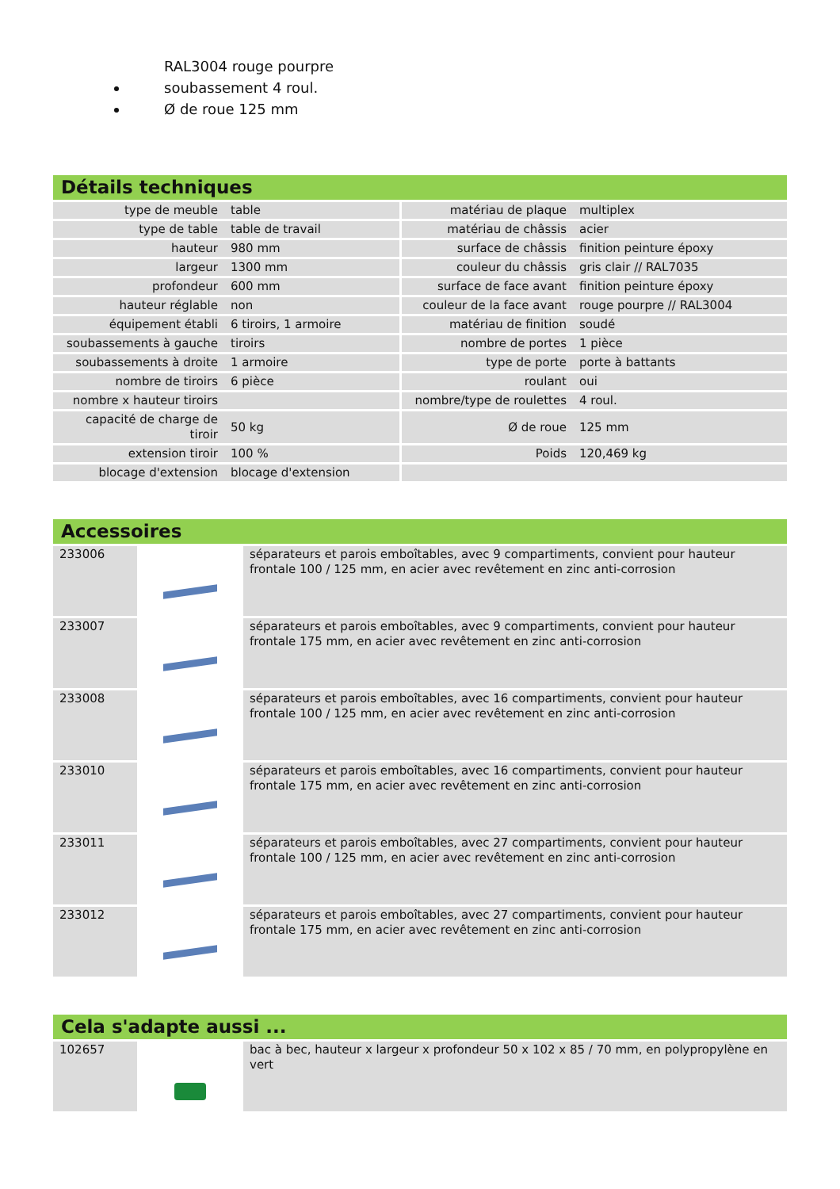RAL3004 rouge pourpre
soubassement 4 roul.
Ø de roue 125 mm
Détails techniques
| type de meuble | table | matériau de plaque | multiplex |
| type de table | table de travail | matériau de châssis | acier |
| hauteur | 980 mm | surface de châssis | finition peinture époxy |
| largeur | 1300 mm | couleur du châssis | gris clair // RAL7035 |
| profondeur | 600 mm | surface de face avant | finition peinture époxy |
| hauteur réglable | non | couleur de la face avant | rouge pourpre // RAL3004 |
| équipement établi | 6 tiroirs, 1 armoire | matériau de finition | soudé |
| soubassements à gauche | tiroirs | nombre de portes | 1 pièce |
| soubassements à droite | 1 armoire | type de porte | porte à battants |
| nombre de tiroirs | 6 pièce | roulant | oui |
| nombre x hauteur tiroirs | | nombre/type de roulettes | 4 roul. |
| capacité de charge de tiroir | 50 kg | Ø de roue | 125 mm |
| extension tiroir | 100 % | Poids | 120,469 kg |
| blocage d'extension | blocage d'extension | | |
Accessoires
| 233006 | | séparateurs et parois emboîtables, avec 9 compartiments, convient pour hauteur frontale 100 / 125 mm, en acier avec revêtement en zinc anti-corrosion |
| 233007 | | séparateurs et parois emboîtables, avec 9 compartiments, convient pour hauteur frontale 175 mm, en acier avec revêtement en zinc anti-corrosion |
| 233008 | | séparateurs et parois emboîtables, avec 16 compartiments, convient pour hauteur frontale 100 / 125 mm, en acier avec revêtement en zinc anti-corrosion |
| 233010 | | séparateurs et parois emboîtables, avec 16 compartiments, convient pour hauteur frontale 175 mm, en acier avec revêtement en zinc anti-corrosion |
| 233011 | | séparateurs et parois emboîtables, avec 27 compartiments, convient pour hauteur frontale 100 / 125 mm, en acier avec revêtement en zinc anti-corrosion |
| 233012 | | séparateurs et parois emboîtables, avec 27 compartiments, convient pour hauteur frontale 175 mm, en acier avec revêtement en zinc anti-corrosion |
Cela s'adapte aussi ...
| 102657 | | bac à bec, hauteur x largeur x profondeur 50 x 102 x 85 / 70 mm, en polypropylène en vert |